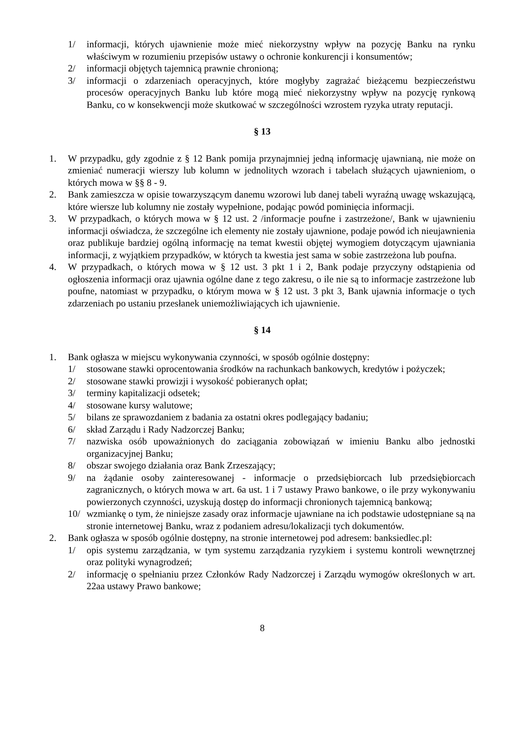1/ informacji, których ujawnienie może mieć niekorzystny wpływ na pozycję Banku na rynku właściwym w rozumieniu przepisów ustawy o ochronie konkurencji i konsumentów;
2/ informacji objętych tajemnicą prawnie chronioną;
3/ informacji o zdarzeniach operacyjnych, które mogłyby zagrażać bieżącemu bezpieczeństwu procesów operacyjnych Banku lub które mogą mieć niekorzystny wpływ na pozycję rynkową Banku, co w konsekwencji może skutkować w szczególności wzrostem ryzyka utraty reputacji.
§ 13
1. W przypadku, gdy zgodnie z § 12 Bank pomija przynajmniej jedną informację ujawnianą, nie może on zmieniać numeracji wierszy lub kolumn w jednolitych wzorach i tabelach służących ujawnieniom, o których mowa w §§ 8 - 9.
2. Bank zamieszcza w opisie towarzyszącym danemu wzorowi lub danej tabeli wyraźną uwagę wskazującą, które wiersze lub kolumny nie zostały wypełnione, podając powód pominięcia informacji.
3. W przypadkach, o których mowa w § 12 ust. 2 /informacje poufne i zastrzeżone/, Bank w ujawnieniu informacji oświadcza, że szczególne ich elementy nie zostały ujawnione, podaje powód ich nieujawnienia oraz publikuje bardziej ogólną informację na temat kwestii objętej wymogiem dotyczącym ujawniania informacji, z wyjątkiem przypadków, w których ta kwestia jest sama w sobie zastrzeżona lub poufna.
4. W przypadkach, o których mowa w § 12 ust. 3 pkt 1 i 2, Bank podaje przyczyny odstąpienia od ogłoszenia informacji oraz ujawnia ogólne dane z tego zakresu, o ile nie są to informacje zastrzeżone lub poufne, natomiast w przypadku, o którym mowa w § 12 ust. 3 pkt 3, Bank ujawnia informacje o tych zdarzeniach po ustaniu przesłanek uniemożliwiających ich ujawnienie.
§ 14
1. Bank ogłasza w miejscu wykonywania czynności, w sposób ogólnie dostępny:
1/ stosowane stawki oprocentowania środków na rachunkach bankowych, kredytów i pożyczek;
2/ stosowane stawki prowizji i wysokość pobieranych opłat;
3/ terminy kapitalizacji odsetek;
4/ stosowane kursy walutowe;
5/ bilans ze sprawozdaniem z badania za ostatni okres podlegający badaniu;
6/ skład Zarządu i Rady Nadzorczej Banku;
7/ nazwiska osób upoważnionych do zaciągania zobowiązań w imieniu Banku albo jednostki organizacyjnej Banku;
8/ obszar swojego działania oraz Bank Zrzeszający;
9/ na żądanie osoby zainteresowanej - informacje o przedsiębiorcach lub przedsiębiorcach zagranicznych, o których mowa w art. 6a ust. 1 i 7 ustawy Prawo bankowe, o ile przy wykonywaniu powierzonych czynności, uzyskują dostęp do informacji chronionych tajemnicą bankową;
10/ wzmiankę o tym, że niniejsze zasady oraz informacje ujawniane na ich podstawie udostępniane są na stronie internetowej Banku, wraz z podaniem adresu/lokalizacji tych dokumentów.
2. Bank ogłasza w sposób ogólnie dostępny, na stronie internetowej pod adresem: banksiedlec.pl:
1/ opis systemu zarządzania, w tym systemu zarządzania ryzykiem i systemu kontroli wewnętrznej oraz polityki wynagrodzeń;
2/ informację o spełnianiu przez Członków Rady Nadzorczej i Zarządu wymogów określonych w art. 22aa ustawy Prawo bankowe;
8